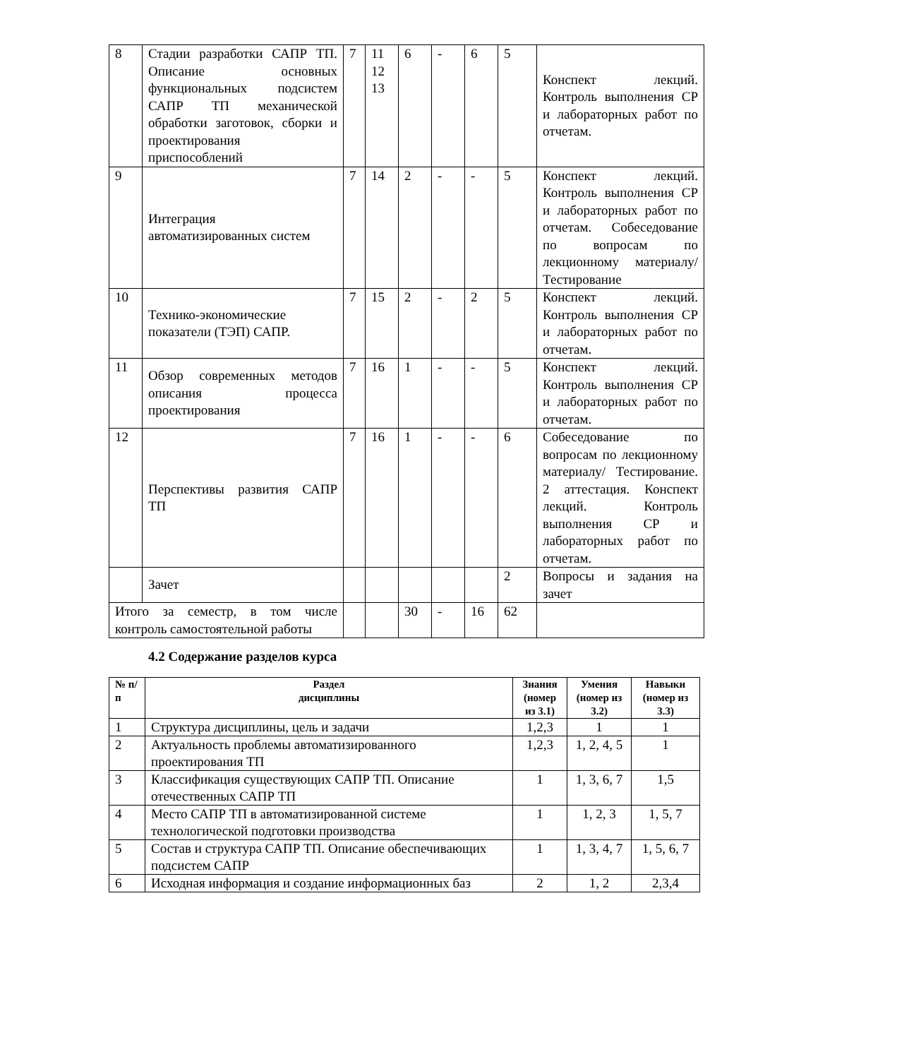| 8 | Стадии разработки САПР ТП. Описание основных функциональных подсистем САПР ТП механической обработки заготовок, сборки и проектирования приспособлений | 7 | 11 12 13 | 6 | - | 6 | 5 | Конспект лекций. Контроль выполнения СР и лабораторных работ по отчетам. |
| 9 | Интеграция автоматизированных систем | 7 | 14 | 2 | - | - | 5 | Конспект лекций. Контроль выполнения СР и лабораторных работ по отчетам. Собеседование по вопросам по лекционному материалу/ Тестирование |
| 10 | Технико-экономические показатели (ТЭП) САПР. | 7 | 15 | 2 | - | 2 | 5 | Конспект лекций. Контроль выполнения СР и лабораторных работ по отчетам. |
| 11 | Обзор современных методов описания процесса проектирования | 7 | 16 | 1 | - | - | 5 | Конспект лекций. Контроль выполнения СР и лабораторных работ по отчетам. |
| 12 | Перспективы развития САПР ТП | 7 | 16 | 1 | - | - | 6 | Собеседование по вопросам по лекционному материалу/ Тестирование. 2 аттестация. Конспект лекций. Контроль выполнения СР и лабораторных работ по отчетам. |
| | Зачет | | | | | | 2 | Вопросы и задания на зачет |
| Итого за семестр, в том числе контроль самостоятельной работы | | | | 30 | - | 16 | 62 | |
4.2 Содержание разделов курса
| № п/п | Раздел дисциплины | Знания (номер из 3.1) | Умения (номер из 3.2) | Навыки (номер из 3.3) |
| --- | --- | --- | --- | --- |
| 1 | Структура дисциплины, цель и задачи | 1,2,3 | 1 | 1 |
| 2 | Актуальность проблемы автоматизированного проектирования ТП | 1,2,3 | 1, 2, 4, 5 | 1 |
| 3 | Классификация существующих САПР ТП. Описание отечественных САПР ТП | 1 | 1, 3, 6, 7 | 1,5 |
| 4 | Место САПР ТП в автоматизированной системе технологической подготовки производства | 1 | 1, 2, 3 | 1, 5, 7 |
| 5 | Состав и структура САПР ТП. Описание обеспечивающих подсистем САПР | 1 | 1, 3, 4, 7 | 1, 5, 6, 7 |
| 6 | Исходная информация и создание информационных баз | 2 | 1, 2 | 2,3,4 |